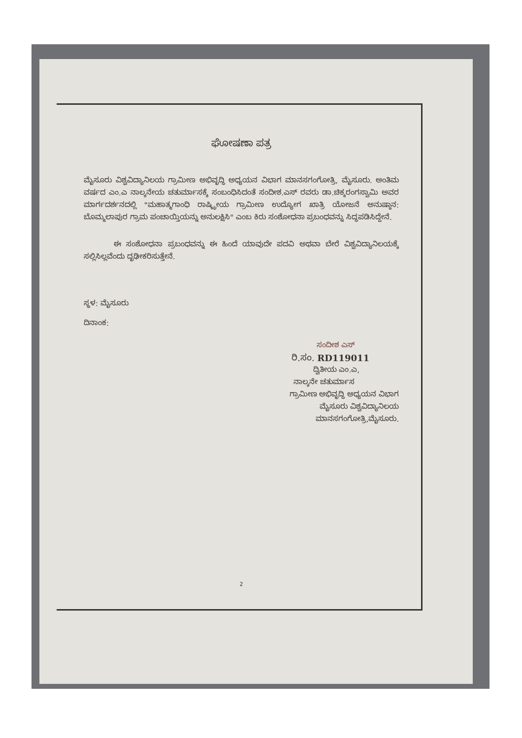ಘೋಷಣಾ ಪತ್ರ
ಮೈಸೂರು ವಿಶ್ವವಿದ್ಯಾನಿಲಯ ಗ್ರಾಮೀಣ ಅಭಿವೃದ್ಧಿ ಅಧ್ಯಯನ ವಿಭಾಗ ಮಾನಸಗಂಗೋತ್ರಿ, ಮೈಸೂರು. ಅಂತಿಮ ವರ್ಷದ ಎಂ.ಎ ನಾಲ್ಕನೇಯ ಚತುರ್ಮಾಸಕ್ಕೆ ಸಂಬಂಧಿಸಿದಂತೆ ಸಂದೀಶ.ಎಸ್ ರವರು ಡಾ.ಚಿಕ್ಕರಂಗಸ್ವಾಮಿ ಅವರ ಮಾರ್ಗದರ್ಶನದಲ್ಲಿ "ಮಹಾತ್ಮಗಾಂಧಿ ರಾಷ್ಟ್ರೀಯ ಗ್ರಾಮೀಣ ಉದ್ಯೋಗ ಖಾತ್ರಿ ಯೋಜನೆ ಅನುಷ್ಠಾನ: ಬೊಮ್ಮಲಾಪುರ ಗ್ರಾಮ ಪಂಚಾಯ್ತಿಯನ್ನು ಅನುಲಕ್ಷಿಸಿ" ಎಂಬ ಕಿರು ಸಂಶೋಧನಾ ಪ್ರಬಂಧವನ್ನು ಸಿದ್ಧಪಡಿಸಿದ್ದೇನೆ.
ಈ ಸಂಶೋಧನಾ ಪ್ರಬಂಧವನ್ನು ಈ ಹಿಂದೆ ಯಾವುದೇ ಪದವಿ ಅಥವಾ ಬೇರೆ ವಿಶ್ವವಿದ್ಯಾನಿಲಯಕ್ಕೆ ಸಲ್ಲಿಸಿಲ್ಲವೆಂದು ದೃಢೀಕರಿಸುತ್ತೇನೆ.
ಸ್ಥಳ: ಮೈಸೂರು
ದಿನಾಂಕ:
ಸಂದೀಶ ಎಸ್
ರಿ.ಸಂ. RD119011
ದ್ವಿತೀಯ ಎಂ.ಎ,
ನಾಲ್ಕನೇ ಚತುರ್ಮಾಸ
ಗ್ರಾಮೀಣ ಅಭಿವೃದ್ಧಿ ಅಧ್ಯಯನ ವಿಭಾಗ
ಮೈಸೂರು ವಿಶ್ವವಿದ್ಯಾನಿಲಯ
ಮಾನಸಗಂಗೋತ್ರಿ,ಮೈಸೂರು.
2